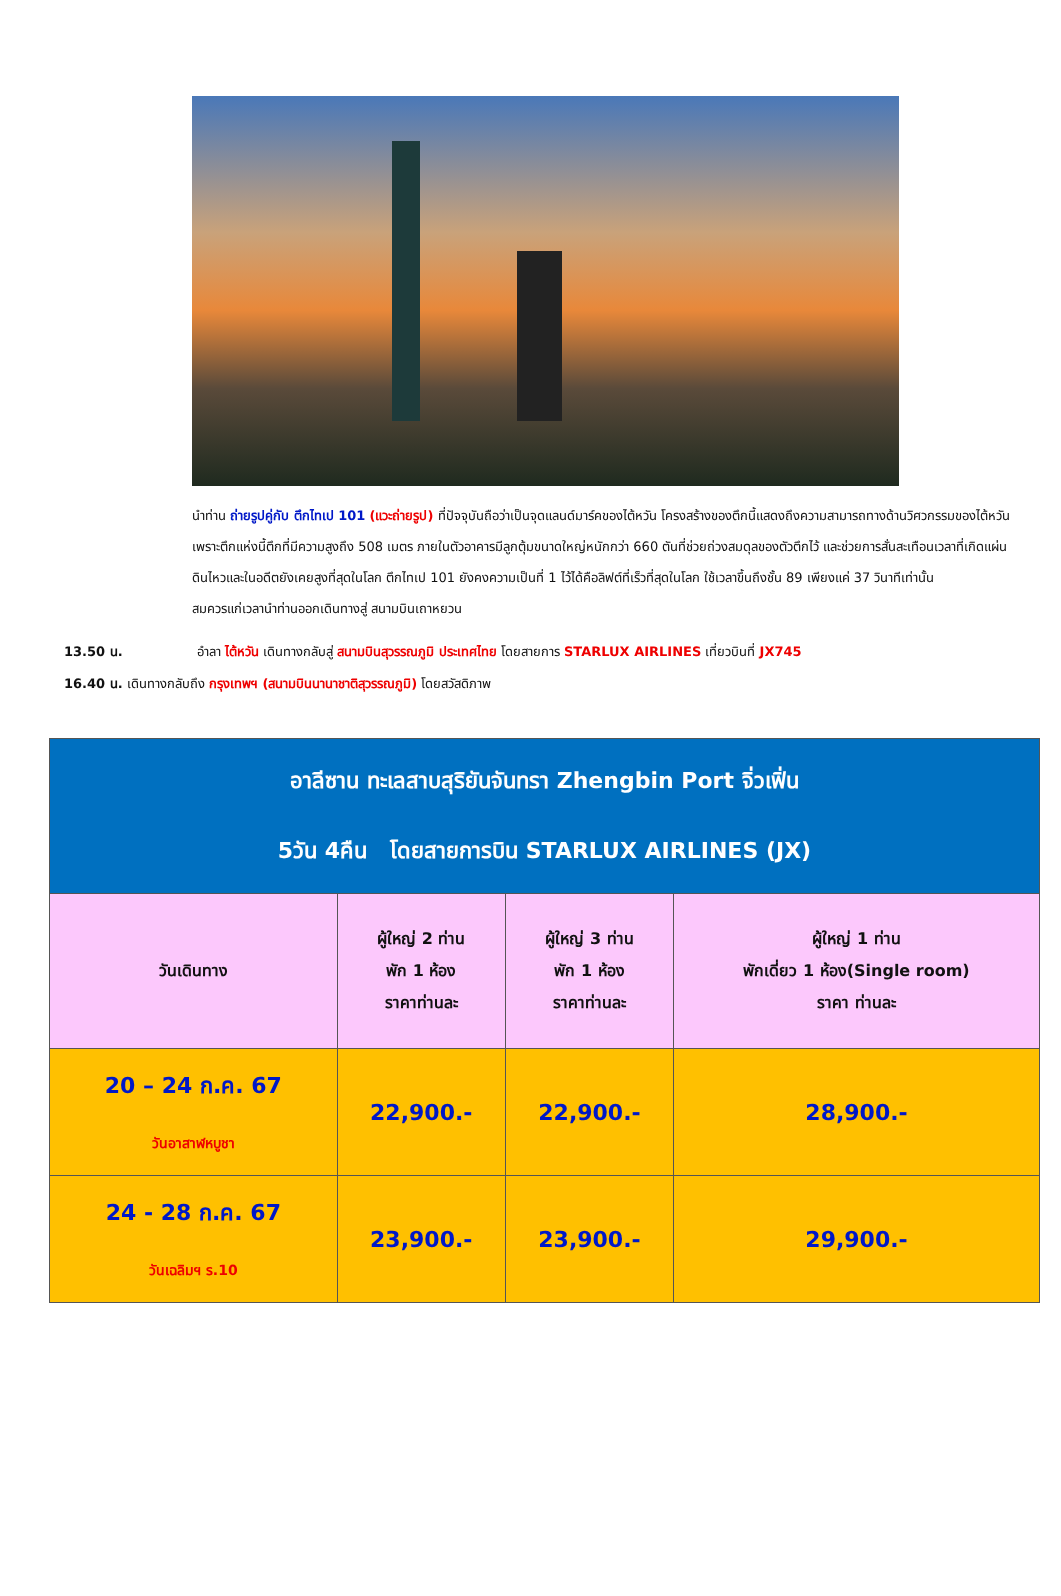นำท่าน ถ่ายรูปคู่กับ ตึกไทเป 101 (แวะถ่ายรูป) ที่ปัจจุบันถือว่าเป็นจุดแลนด์มาร์คของไต้หวัน โครงสร้างของตึกนี้แสดงถึงความสามารถทางด้านวิศวกรรมของไต้หวัน เพราะตึกแห่งนี้ตึกที่มีความสูงถึง 508 เมตร ภายในตัวอาคารมีลูกตุ้มขนาดใหญ่หนักกว่า 660 ตันที่ช่วยถ่วงสมดุลของตัวตึกไว้ และช่วยการสั่นสะเทือนเวลาที่เกิดแผ่นดินไหวและในอดีตยังเคยสูงที่สุดในโลก ตึกไทเป 101 ยังคงความเป็นที่ 1 ไว้ได้คือลิฟต์ที่เร็วที่สุดในโลก ใช้เวลาขึ้นถึงชั้น 89 เพียงแค่ 37 วินาทีเท่านั้น
สมควรแก่เวลานำท่านออกเดินทางสู่ สนามบินเถาหยวน
13.50 น. อำลา ไต้หวัน เดินทางกลับสู่ สนามบินสุวรรณภูมิ ประเทศไทย โดยสายการ STARLUX AIRLINES เที่ยวบินที่ JX745
16.40 น. เดินทางกลับถึง กรุงเทพฯ (สนามบินนานาชาติสุวรรณภูมิ) โดยสวัสดิภาพ
| อาลีซาน ทะเลสาบสุริยันจันทรา Zhengbin Port จิ่วเฟิ่น 5วัน 4คืน โดยสายการบิน STARLUX AIRLINES (JX) | | | |
| วันเดินทาง | ผู้ใหญ่ 2 ท่าน พัก 1 ห้อง ราคาท่านละ | ผู้ใหญ่ 3 ท่าน พัก 1 ห้อง ราคาท่านละ | ผู้ใหญ่ 1 ท่าน พักเดี่ยว 1 ห้อง(Single room) ราคา ท่านละ |
| 20 – 24 ก.ค. 67 วันอาสาฬหบูชา | 22,900.- | 22,900.- | 28,900.- |
| 24 - 28 ก.ค. 67 วันเฉลิมฯ ร.10 | 23,900.- | 23,900.- | 29,900.- |